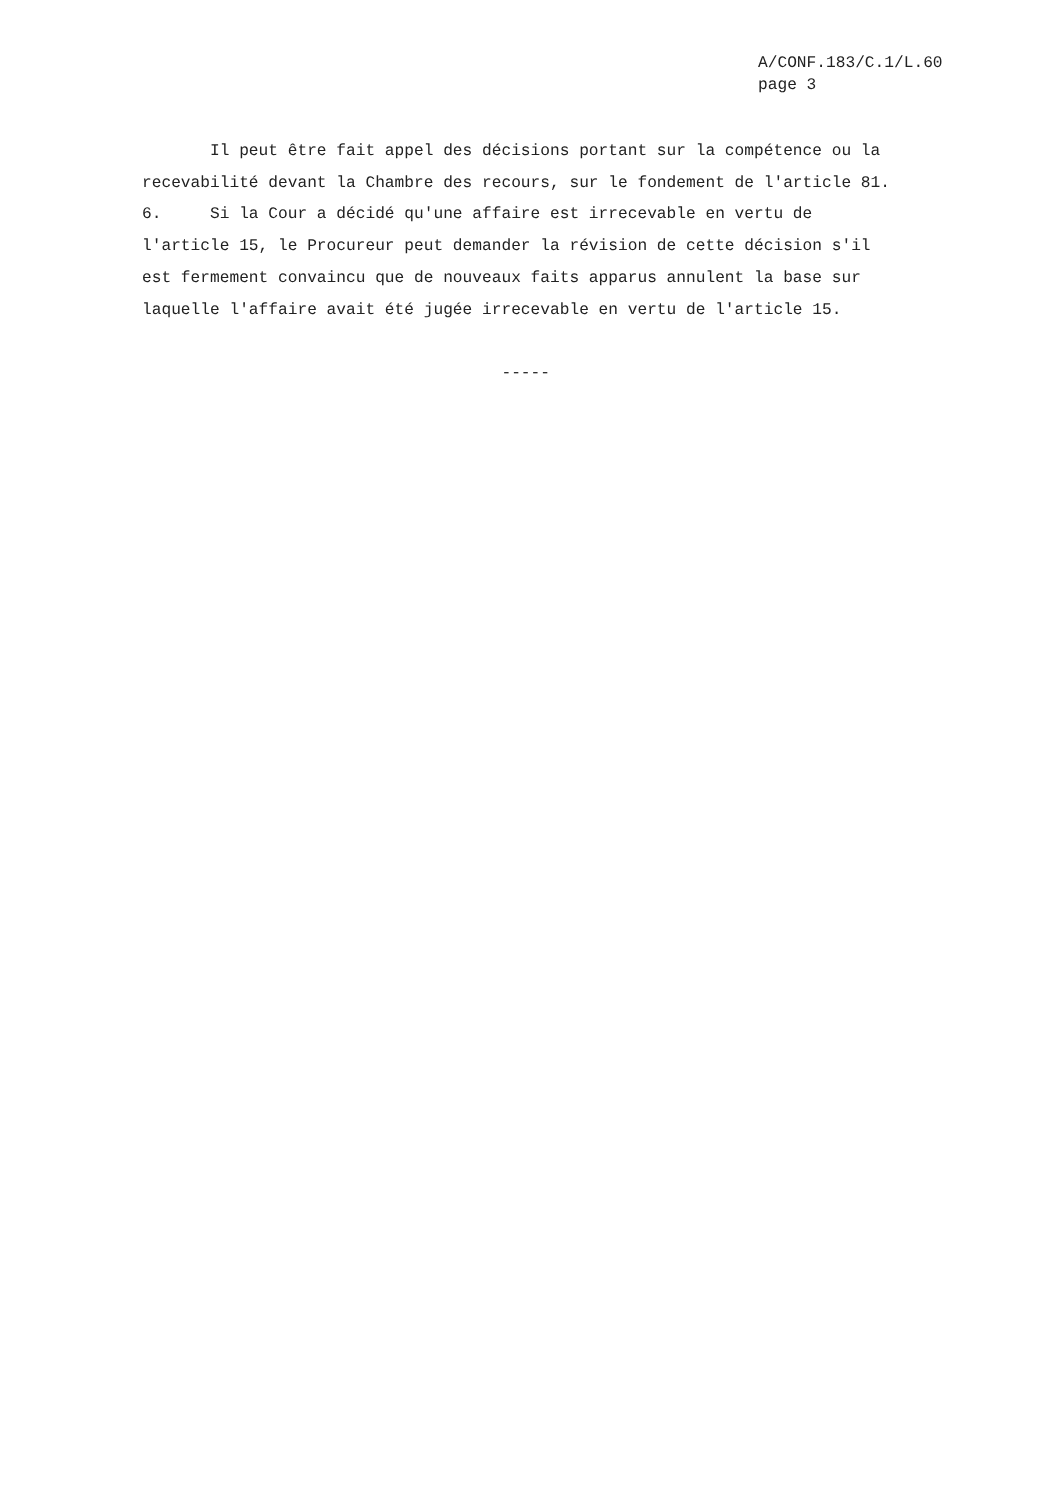A/CONF.183/C.1/L.60
page 3
Il peut être fait appel des décisions portant sur la compétence ou la recevabilité devant la Chambre des recours, sur le fondement de l'article 81. 6. Si la Cour a décidé qu'une affaire est irrecevable en vertu de l'article 15, le Procureur peut demander la révision de cette décision s'il est fermement convaincu que de nouveaux faits apparus annulent la base sur laquelle l'affaire avait été jugée irrecevable en vertu de l'article 15. -----